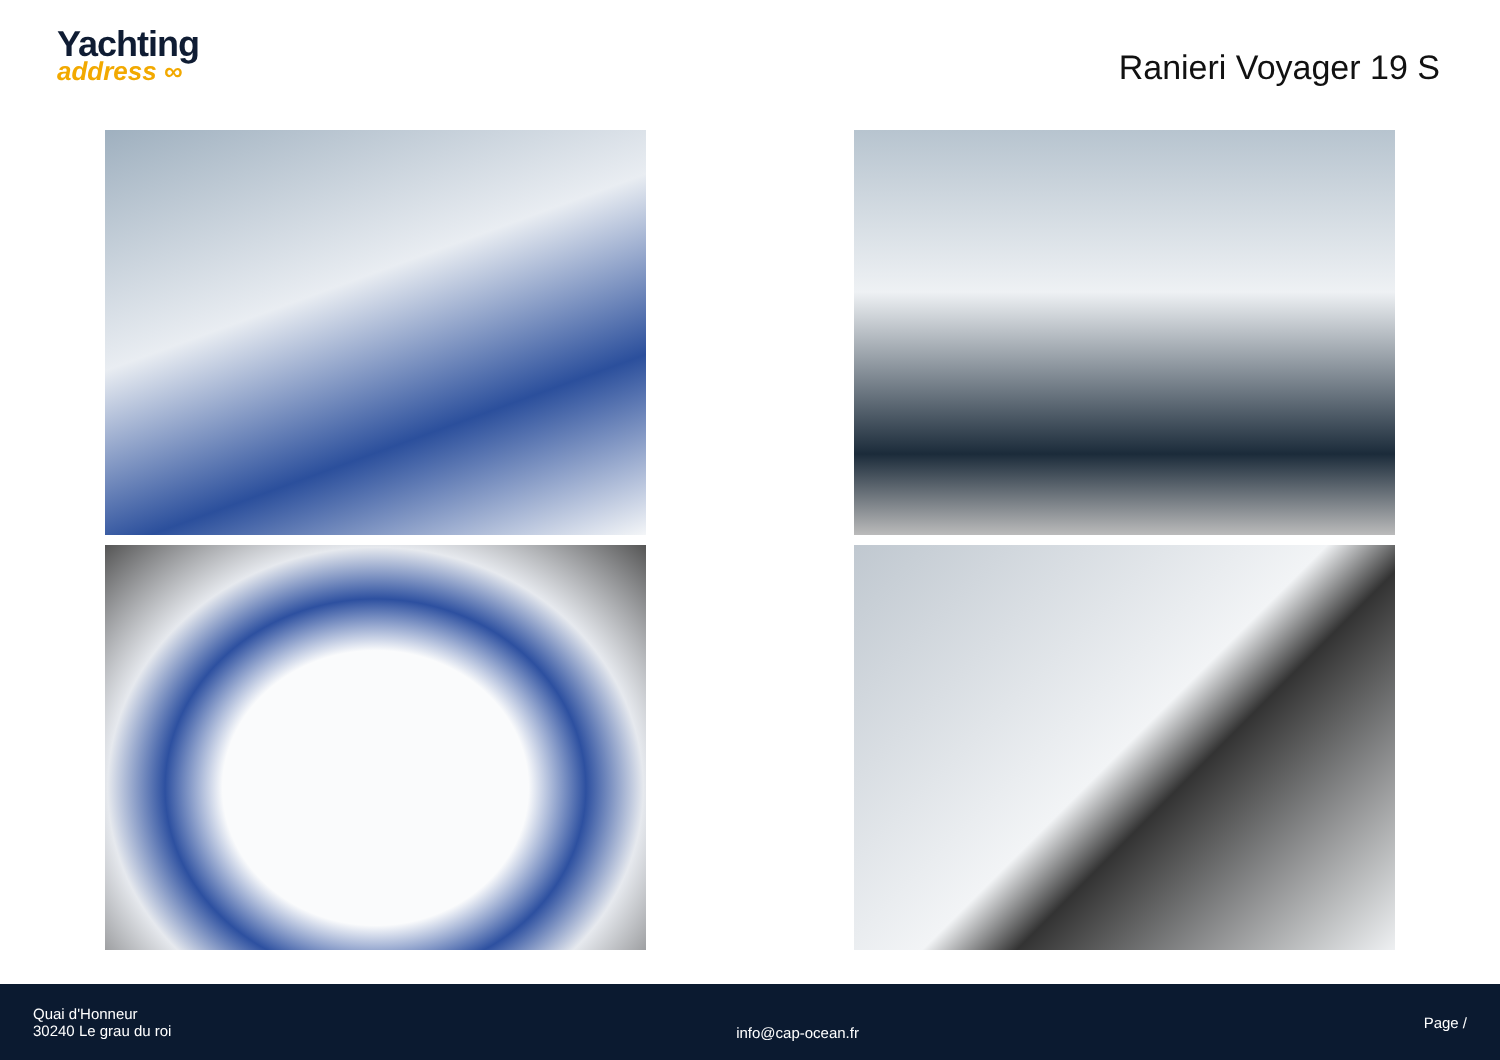Yachting
address ∞
Ranieri Voyager 19 S
Quai d'Honneur
30240 Le grau du roi
info@cap-ocean.fr
Page /